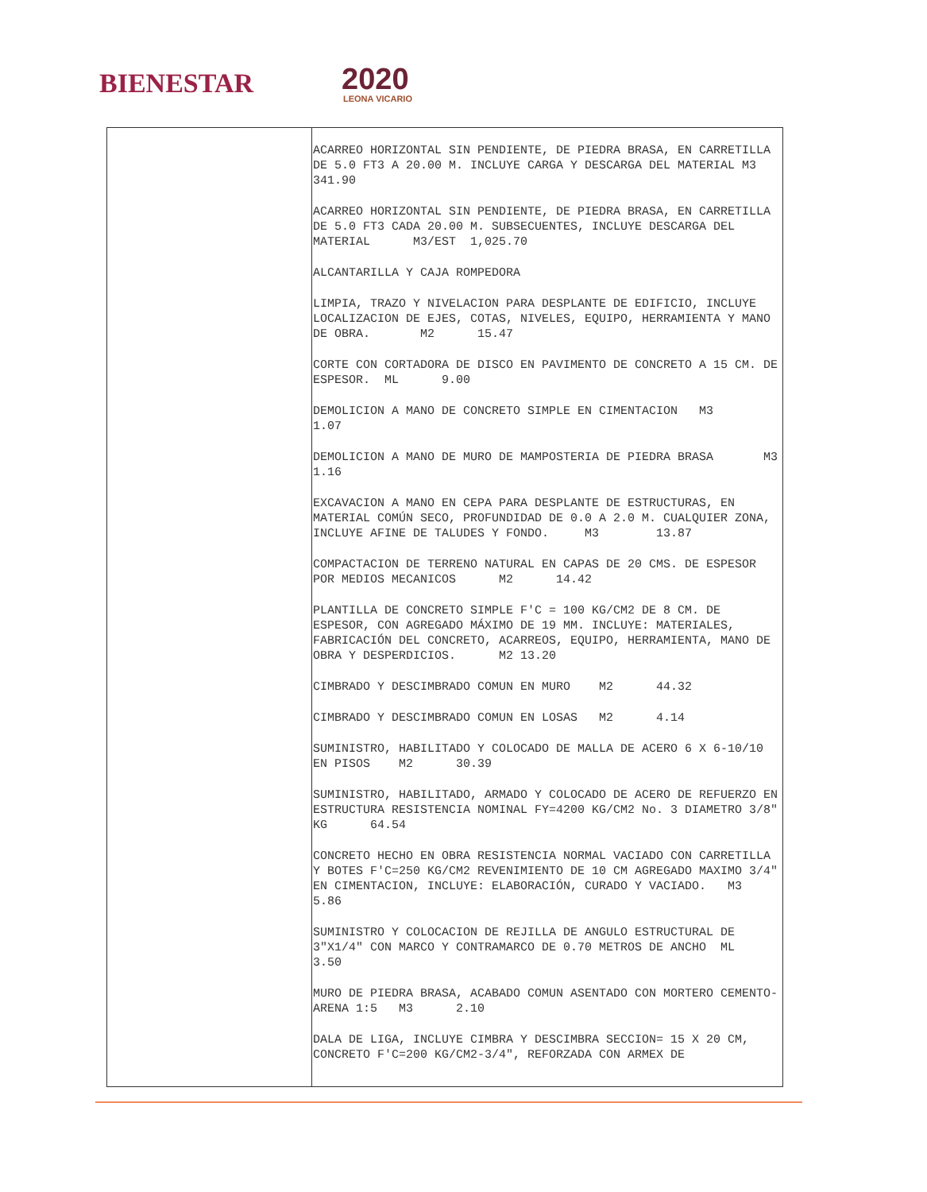BIENESTAR 2020
LEONA VICARIO
| | ACARREO HORIZONTAL SIN PENDIENTE, DE PIEDRA BRASA, EN CARRETILLA DE 5.0 FT3 A 20.00 M. INCLUYE CARGA Y DESCARGA DEL MATERIAL M3 341.90 ACARREO HORIZONTAL SIN PENDIENTE, DE PIEDRA BRASA, EN CARRETILLA DE 5.0 FT3 CADA 20.00 M. SUBSECUENTES, INCLUYE DESCARGA DEL MATERIAL M3/EST 1,025.70 ALCANTARILLA Y CAJA ROMPEDORA LIMPIA, TRAZO Y NIVELACION PARA DESPLANTE DE EDIFICIO, INCLUYE LOCALIZACION DE EJES, COTAS, NIVELES, EQUIPO, HERRAMIENTA Y MANO DE OBRA. M2 15.47 CORTE CON CORTADORA DE DISCO EN PAVIMENTO DE CONCRETO A 15 CM. DE ESPESOR. ML 9.00 DEMOLICION A MANO DE CONCRETO SIMPLE EN CIMENTACION M3 1.07 DEMOLICION A MANO DE MURO DE MAMPOSTERIA DE PIEDRA BRASA M3 1.16 EXCAVACION A MANO EN CEPA PARA DESPLANTE DE ESTRUCTURAS, EN MATERIAL COMÚN SECO, PROFUNDIDAD DE 0.0 A 2.0 M. CUALQUIER ZONA, INCLUYE AFINE DE TALUDES Y FONDO. M3 13.87 COMPACTACION DE TERRENO NATURAL EN CAPAS DE 20 CMS. DE ESPESOR POR MEDIOS MECANICOS M2 14.42 PLANTILLA DE CONCRETO SIMPLE F'C = 100 KG/CM2 DE 8 CM. DE ESPESOR, CON AGREGADO MÁXIMO DE 19 MM. INCLUYE: MATERIALES, FABRICACIÓN DEL CONCRETO, ACARREOS, EQUIPO, HERRAMIENTA, MANO DE OBRA Y DESPERDICIOS. M2 13.20 CIMBRADO Y DESCIMBRADO COMUN EN MURO M2 44.32 CIMBRADO Y DESCIMBRADO COMUN EN LOSAS M2 4.14 SUMINISTRO, HABILITADO Y COLOCADO DE MALLA DE ACERO 6 X 6-10/10 EN PISOS M2 30.39 SUMINISTRO, HABILITADO, ARMADO Y COLOCADO DE ACERO DE REFUERZO EN ESTRUCTURA RESISTENCIA NOMINAL FY=4200 KG/CM2 No. 3 DIAMETRO 3/8" KG 64.54 CONCRETO HECHO EN OBRA RESISTENCIA NORMAL VACIADO CON CARRETILLA Y BOTES F'C=250 KG/CM2 REVENIMIENTO DE 10 CM AGREGADO MAXIMO 3/4" EN CIMENTACION, INCLUYE: ELABORACIÓN, CURADO Y VACIADO. M3 5.86 SUMINISTRO Y COLOCACION DE REJILLA DE ANGULO ESTRUCTURAL DE 3"X1/4" CON MARCO Y CONTRAMARCO DE 0.70 METROS DE ANCHO ML 3.50 MURO DE PIEDRA BRASA, ACABADO COMUN ASENTADO CON MORTERO CEMENTO-ARENA 1:5 M3 2.10 DALA DE LIGA, INCLUYE CIMBRA Y DESCIMBRA SECCION= 15 X 20 CM, CONCRETO F'C=200 KG/CM2-3/4", REFORZADA CON ARMEX DE |